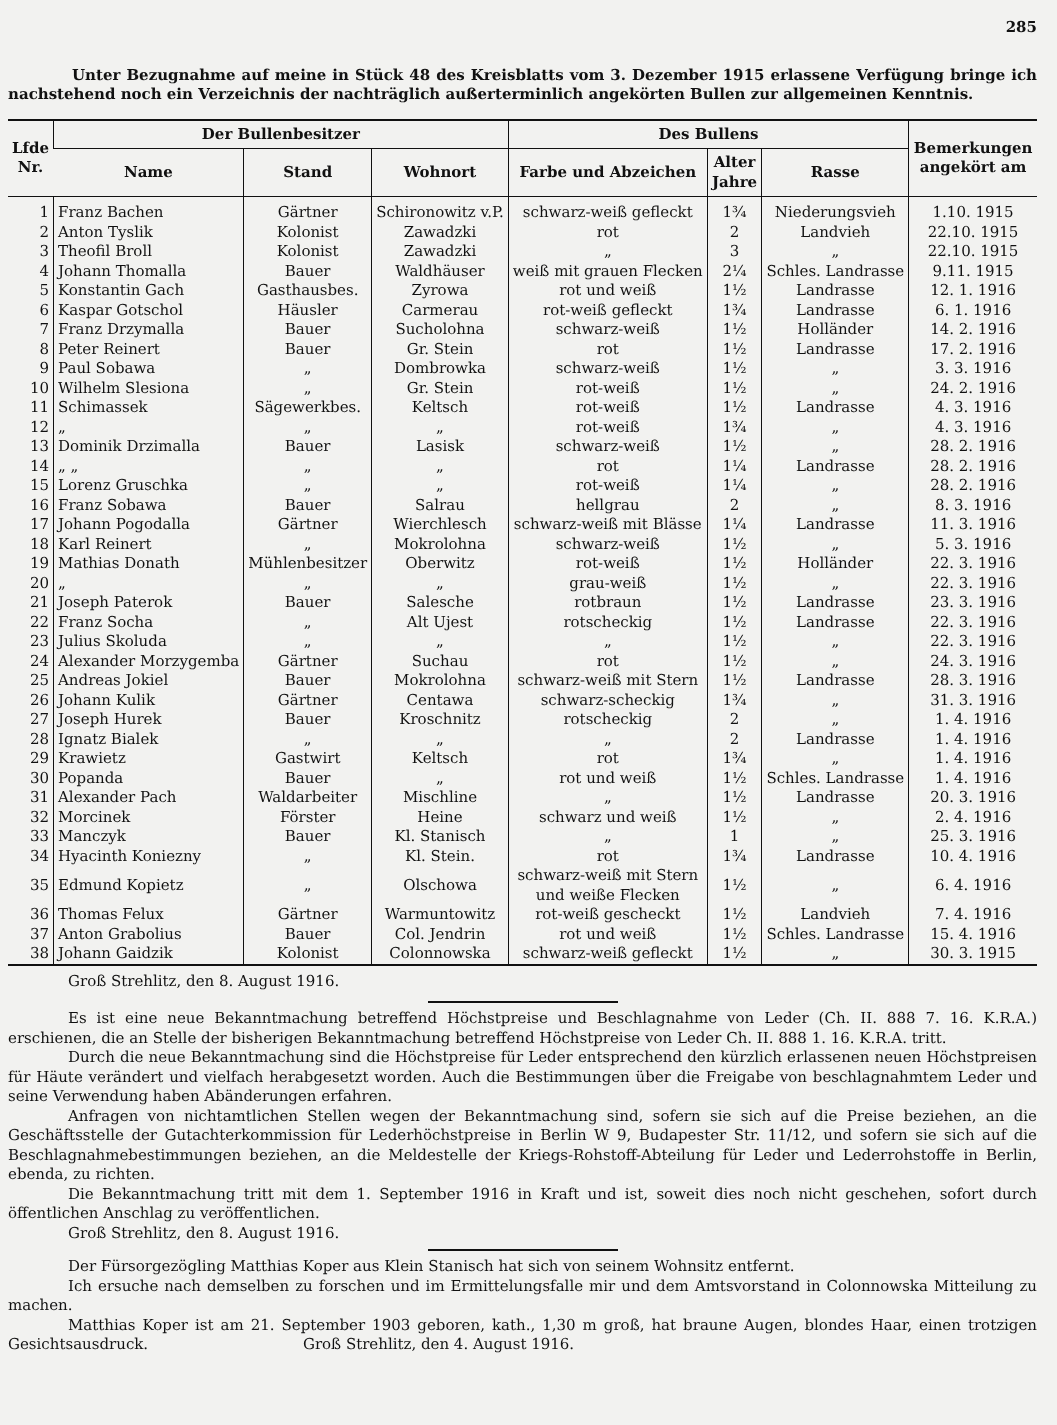285
Unter Bezugnahme auf meine in Stück 48 des Kreisblatts vom 3. Dezember 1915 erlassene Verfügung bringe ich nachstehend noch ein Verzeichnis der nachträglich außerterminlich angekörten Bullen zur allgemeinen Kenntnis.
| Lfde Nr. | Der Bullenbesitzer | | | Des Bullens | | | Bemerkungen angekört am |
| --- | --- | --- | --- | --- | --- | --- | --- |
| | Name | Stand | Wohnort | Farbe und Abzeichen | Alter Jahre | Rasse | |
| 1 | Franz Bachen | Gärtner | Schironowitz v.P. | schwarz-weiß gefleckt | 1¾ | Niederungsvieh | 1.10. 1915 |
| 2 | Anton Tyslik | Kolonist | Zawadzki | rot | 2 | Landvieh | 22.10. 1915 |
| 3 | Theofil Broll | Kolonist | Zawadzki | „ | 3 | „ | 22.10. 1915 |
| 4 | Johann Thomalla | Bauer | Waldhäuser | weiß mit grauen Flecken | 2¼ | Schles. Landrasse | 9.11. 1915 |
| 5 | Konstantin Gach | Gasthausbes. | Zyrowa | rot und weiß | 1½ | Landrasse | 12. 1. 1916 |
| 6 | Kaspar Gotschol | Häusler | Carmerau | rot-weiß gefleckt | 1¾ | Landrasse | 6. 1. 1916 |
| 7 | Franz Drzymalla | Bauer | Sucholohna | schwarz-weiß | 1½ | Holländer | 14. 2. 1916 |
| 8 | Peter Reinert | Bauer | Gr. Stein | rot | 1½ | Landrasse | 17. 2. 1916 |
| 9 | Paul Sobawa | „ | Dombrowka | schwarz-weiß | 1½ | „ | 3. 3. 1916 |
| 10 | Wilhelm Slesiona | „ | Gr. Stein | rot-weiß | 1½ | „ | 24. 2. 1916 |
| 11 | Schimassek | Sägewerkbes. | Keltsch | rot-weiß | 1½ | Landrasse | 4. 3. 1916 |
| 12 | „ | „ | „ | rot-weiß | 1¾ | „ | 4. 3. 1916 |
| 13 | Dominik Drzimalla | Bauer | Lasisk | schwarz-weiß | 1½ | „ | 28. 2. 1916 |
| 14 | „ „ | „ | „ | rot | 1¼ | Landrasse | 28. 2. 1916 |
| 15 | Lorenz Gruschka | „ | „ | rot-weiß | 1¼ | „ | 28. 2. 1916 |
| 16 | Franz Sobawa | Bauer | Salrau | hellgrau | 2 | „ | 8. 3. 1916 |
| 17 | Johann Pogodalla | Gärtner | Wierchlesch | schwarz-weiß mit Blässe | 1¼ | Landrasse | 11. 3. 1916 |
| 18 | Karl Reinert | „ | Mokrolohna | schwarz-weiß | 1½ | „ | 5. 3. 1916 |
| 19 | Mathias Donath | Mühlenbesitzer | Oberwitz | rot-weiß | 1½ | Holländer | 22. 3. 1916 |
| 20 | „ | „ | „ | grau-weiß | 1½ | „ | 22. 3. 1916 |
| 21 | Joseph Paterok | Bauer | Salesche | rotbraun | 1½ | Landrasse | 23. 3. 1916 |
| 22 | Franz Socha | „ | Alt Ujest | rotscheckig | 1½ | Landrasse | 22. 3. 1916 |
| 23 | Julius Skoluda | „ | „ | „ | 1½ | „ | 22. 3. 1916 |
| 24 | Alexander Morzyg­emba | Gärtner | Suchau | rot | 1½ | „ | 24. 3. 1916 |
| 25 | Andreas Jokiel | Bauer | Mokrolohna | schwarz-weiß mit Stern | 1½ | Landrasse | 28. 3. 1916 |
| 26 | Johann Kulik | Gärtner | Centawa | schwarz-scheckig | 1¾ | „ | 31. 3. 1916 |
| 27 | Joseph Hurek | Bauer | Kroschnitz | rotscheckig | 2 | „ | 1. 4. 1916 |
| 28 | Ignatz Bialek | „ | „ | „ | 2 | Landrasse | 1. 4. 1916 |
| 29 | Krawietz | Gastwirt | Keltsch | rot | 1¾ | „ | 1. 4. 1916 |
| 30 | Popanda | Bauer | „ | rot und weiß | 1½ | Schles. Landrasse | 1. 4. 1916 |
| 31 | Alexander Pach | Waldarbeiter | Mischline | „ | 1½ | Landrasse | 20. 3. 1916 |
| 32 | Morcinek | Förster | Heine | schwarz und weiß | 1½ | „ | 2. 4. 1916 |
| 33 | Manczyk | Bauer | Kl. Stanisch | „ | 1 | „ | 25. 3. 1916 |
| 34 | Hyacinth Koniezny | „ | Kl. Stein. | rot | 1¾ | Landrasse | 10. 4. 1916 |
| 35 | Edmund Kopietz | „ | Olschowa | schwarz-weiß mit Stern und weiße Flecken | 1½ | „ | 6. 4. 1916 |
| 36 | Thomas Felux | Gärtner | Warmuntowitz | rot-weiß gescheckt | 1½ | Landvieh | 7. 4. 1916 |
| 37 | Anton Grabolius | Bauer | Col. Jendrin | rot und weiß | 1½ | Schles. Landrasse | 15. 4. 1916 |
| 38 | Johann Gaidzik | Kolonist | Colonnowska | schwarz-weiß gefleckt | 1½ | „ | 30. 3. 1915 |
Groß Strehlitz, den 8. August 1916.
Es ist eine neue Bekanntmachung betreffend Höchstpreise und Beschlagnahme von Leder (Ch. II. 888 7. 16. K.R.A.) erschienen, die an Stelle der bisherigen Bekanntmachung betreffend Höchstpreise von Leder Ch. II. 888 1. 16. K.R.A. tritt.
Durch die neue Bekanntmachung sind die Höchstpreise für Leder entsprechend den kürzlich erlassenen neuen Höchstpreisen für Häute verändert und vielfach herabgesetzt worden. Auch die Bestimmungen über die Freigabe von beschlagnahmtem Leder und seine Verwendung haben Abänderungen erfahren.
Anfragen von nichtamtlichen Stellen wegen der Bekanntmachung sind, sofern sie sich auf die Preise beziehen, an die Geschäftsstelle der Gutachterkommission für Lederhöchstpreise in Berlin W 9, Budapester Str. 11/12, und sofern sie sich auf die Beschlagnahmebestimmungen beziehen, an die Meldestelle der Kriegs-Rohstoff-Abteilung für Leder und Lederrohstoffe in Berlin, ebenda, zu richten.
Die Bekanntmachung tritt mit dem 1. September 1916 in Kraft und ist, soweit dies noch nicht geschehen, sofort durch öffentlichen Anschlag zu veröffentlichen.
Groß Strehlitz, den 8. August 1916.
Der Fürsorgezögling Matthias Koper aus Klein Stanisch hat sich von seinem Wohnsitz entfernt.
Ich ersuche nach demselben zu forschen und im Ermittelungsfalle mir und dem Amtsvorstand in Colonnowska Mitteilung zu machen.
Matthias Koper ist am 21. September 1903 geboren, kath., 1,30 m groß, hat braune Augen, blondes Haar, einen trotzigen Gesichtsausdruck. Groß Strehlitz, den 4. August 1916.